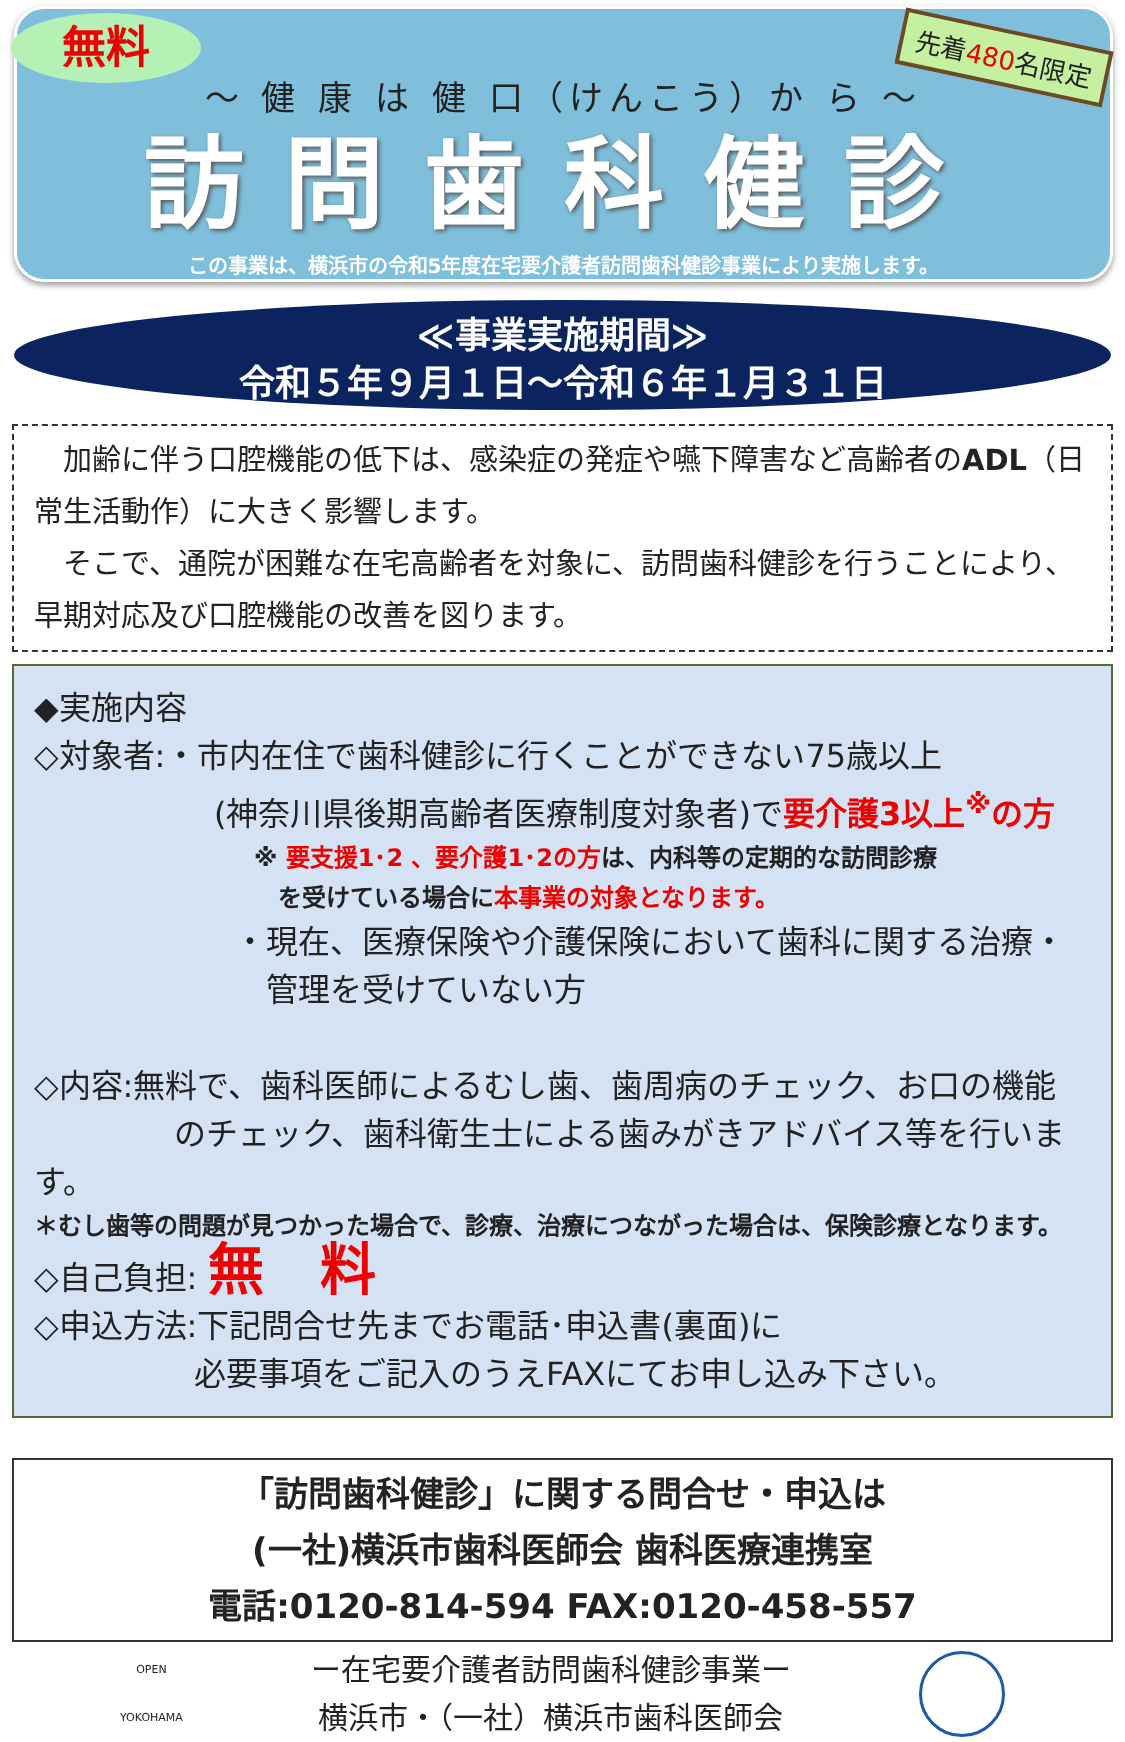無料 先着480名限定
～ 健 康 は 健 口（けんこう）か ら ～
訪問歯科健診
この事業は、横浜市の令和5年度在宅要介護者訪問歯科健診事業により実施します。
≪事業実施期間≫
令和５年９月１日～令和６年１月３１日
　加齢に伴う口腔機能の低下は、感染症の発症や嚥下障害など高齢者のADL（日常生活動作）に大きく影響します。
　そこで、通院が困難な在宅高齢者を対象に、訪問歯科健診を行うことにより、早期対応及び口腔機能の改善を図ります。
◆実施内容
◇対象者:・市内在住で歯科健診に行くことができない75歳以上
(神奈川県後期高齢者医療制度対象者)で要介護3以上<sup>※</sup>の方
※ 要支援1･2 、要介護1･2の方は、内科等の定期的な訪問診療
　を受けている場合に本事業の対象となります。
・現在、医療保険や介護保険において歯科に関する治療・
　管理を受けていない方
◇内容:無料で、歯科医師によるむし歯、歯周病のチェック、お口の機能
のチェック、歯科衛生士による歯みがきアドバイス等を行います。
＊むし歯等の問題が見つかった場合で、診療、治療につながった場合は、保険診療となります。
◇自己負担: 無　料
◇申込方法:下記問合せ先までお電話･申込書(裏面)に
必要事項をご記入のうえFAXにてお申し込み下さい。
「訪問歯科健診」に関する問合せ・申込は
(一社)横浜市歯科医師会 歯科医療連携室
電話:0120-814-594 FAX:0120-458-557
OPEN
YOKOHAMA
ー在宅要介護者訪問歯科健診事業ー
横浜市・（一社）横浜市歯科医師会